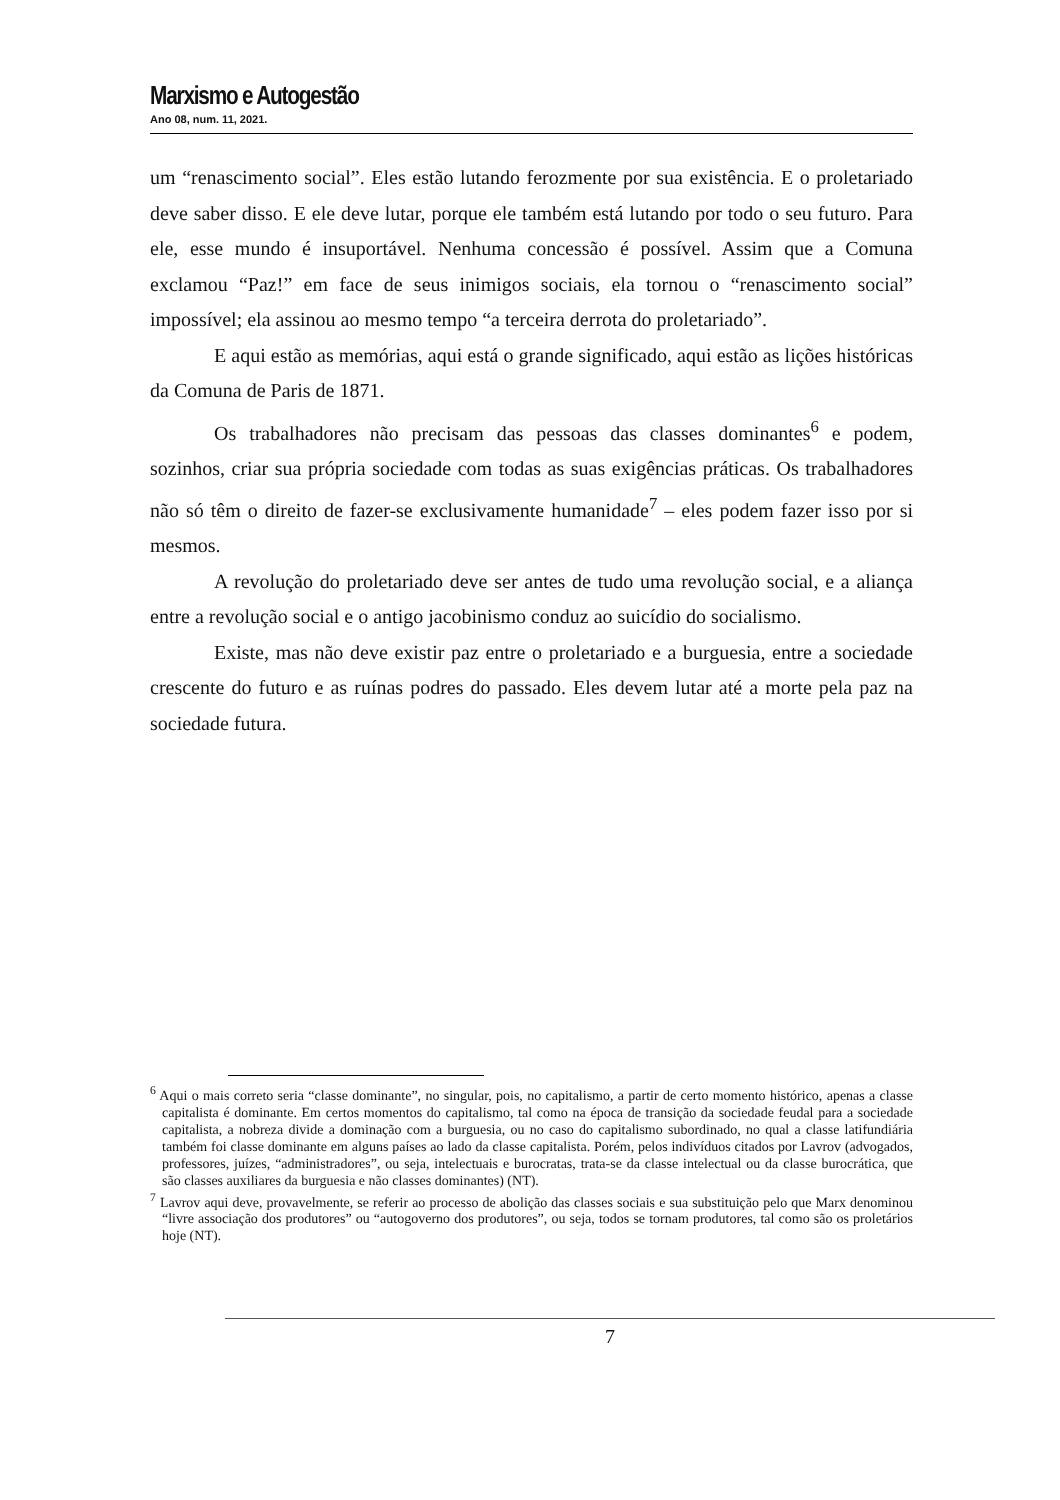Marxismo e Autogestão
Ano 08, num. 11, 2021.
um “renascimento social”. Eles estão lutando ferozmente por sua existência. E o proletariado deve saber disso. E ele deve lutar, porque ele também está lutando por todo o seu futuro. Para ele, esse mundo é insuportável. Nenhuma concessão é possível. Assim que a Comuna exclamou “Paz!” em face de seus inimigos sociais, ela tornou o “renascimento social” impossível; ela assinou ao mesmo tempo “a terceira derrota do proletariado”.
E aqui estão as memórias, aqui está o grande significado, aqui estão as lições históricas da Comuna de Paris de 1871.
Os trabalhadores não precisam das pessoas das classes dominantes<sup>6</sup> e podem, sozinhos, criar sua própria sociedade com todas as suas exigências práticas. Os trabalhadores não só têm o direito de fazer-se exclusivamente humanidade<sup>7</sup> – eles podem fazer isso por si mesmos.
A revolução do proletariado deve ser antes de tudo uma revolução social, e a aliança entre a revolução social e o antigo jacobinismo conduz ao suicídio do socialismo.
Existe, mas não deve existir paz entre o proletariado e a burguesia, entre a sociedade crescente do futuro e as ruínas podres do passado. Eles devem lutar até a morte pela paz na sociedade futura.
<sup>6</sup> Aqui o mais correto seria “classe dominante”, no singular, pois, no capitalismo, a partir de certo momento histórico, apenas a classe capitalista é dominante. Em certos momentos do capitalismo, tal como na época de transição da sociedade feudal para a sociedade capitalista, a nobreza divide a dominação com a burguesia, ou no caso do capitalismo subordinado, no qual a classe latifundiária também foi classe dominante em alguns países ao lado da classe capitalista. Porém, pelos indivíduos citados por Lavrov (advogados, professores, juízes, “administradores”, ou seja, intelectuais e burocratas, trata-se da classe intelectual ou da classe burocrática, que são classes auxiliares da burguesia e não classes dominantes) (NT).
<sup>7</sup> Lavrov aqui deve, provavelmente, se referir ao processo de abolição das classes sociais e sua substituição pelo que Marx denominou “livre associação dos produtores” ou “autogoverno dos produtores”, ou seja, todos se tornam produtores, tal como são os proletários hoje (NT).
7